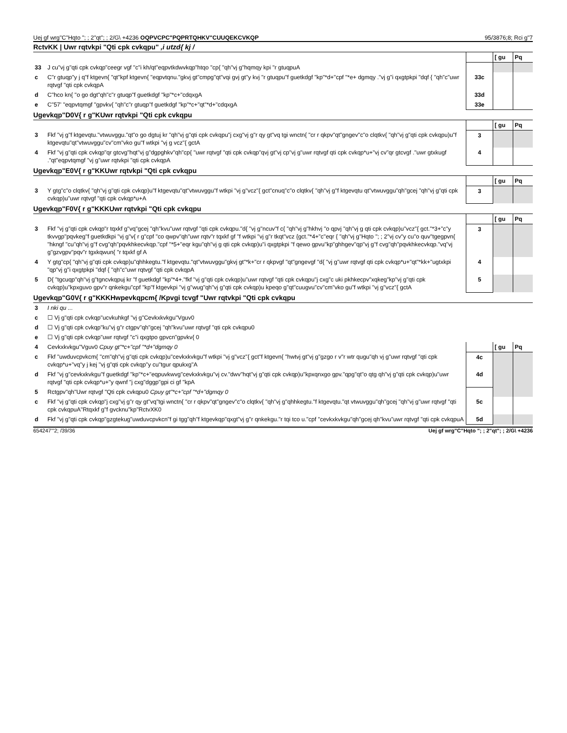Uej gf wrg"C"Hqto "; ; 2"qt"; ; 2/G\ +4236 OQPVCPC"PQPRTQHKV"CUUQEKCVKQP 95/3876;8; Rci g"7
RctvKK | Uwr rqtvkpi "Qti cpk cvkqpu" ,i utzd{ kj /
| | | | [ gu | Pq |
| 33 | J cu"vj g"qti cpk cvkqp"ceegr vgf "c"i kh/qt"eqpvtkdwvkqp"htqo "cp{ "qh"vj g"hqmqy kpi "r gtuqpuA | | | |
| c | C"r gtuqp"y j q"f ktgevn{ "qt"kpf ktgevn{ "eqpvtqnu."gkvj gt"cmpg"qt"vqi gvj gt"y kvj "r gtuqpu"f guetkdgf "kp"*d+"cpf "*e+ dgmqy ."vj g"i qxgtpkpi "dqf { "qh"c"uwr rqtvgf "qti cpk cvkqpA | 33c | | |
| d | C"hco kn{ "o go dgt"qh"c"r gtuqp"f guetkdgf "kp"*c+"cdqxgA | 33d | | |
| e | C"57' "eqpvtqmgf "gpvkv{ "qh"c"r gtuqp"f guetkdgf "kp"*c+"qt"*d+"cdqxgA | 33e | | |
Ugevkqp"D0V{ r g"KUwr rqtvkpi "Qti cpk cvkqpu
| | | | [ gu | Pq |
| 3 | Fkf "vj g"f ktgevqtu."vtwuvggu."qt"o go dgtuj kr "qh"vj g"qti cpk cvkqpu"j cxg"vj g"r qy gt"vq tgi wnctn{ "cr r qkpv"qt"gngev"c"o clqtkv{ "qh"vj g"qti cpk cvkqpu)u"f ktgevqtu"qt"vtwuvggu"cv"cm"vko gu"f wtkpi "vj g vcz"{ gctA | 3 | | |
| 4 | Fkf "vj g"qti cpk cvkqp"qr gtcvg"hqt"vj g"dgpghkv"qh"cp{ "uwr rqtvgf "qti cpk cvkqp"qvj gt"vj cp"vj g"uwr rqtvgf qti cpk cvkqp*u+"vj cv"qr gtcvgf ."uwr gtxkugf ."qt"eqpvtqmgf "vj g"uwr rqtvkpi "qti cpk cvkqpA | 4 | | |
Ugevkqp"E0V{ r g"KKUwr rqtvkpi "Qti cpk cvkqpu
| | | | [ gu | Pq |
| 3 | Y gtg"c"o clqtkv{ "qh"vj g"qti cpk cvkqp)u"f ktgevqtu"qt"vtwuvggu"f wtkpi "vj g"vcz"{ gct"cnuq"c"o clqtkv{ "qh"vj g"f ktgevqtu qt"vtwuvggu"qh"gcej "qh"vj g"qti cpk cvkqp)u"uwr rqtvgf "qti cpk cvkqp*u+A | 3 | | |
Ugevkqp"F0V{ r g"KKKUwr rqtvkpi "Qti cpk cvkqpu
| | | | [ gu | Pq |
| 3 | Fkf "vj g"qti cpk cvkqp"r tqxkf g"vq"gcej "qh"kvu"uwr rqtvgf "qti cpk cvkqpu."d{ "vj g"ncuv"f c{ "qh"vj g"hkhvj "o qpvj "qh"vj g qti cpk cvkqp)u"vcz"{ gct."*3+"c"y tkvvgp"pqvkeg"f guetkdkpi "vj g"v{ r g"cpf "co qwpv"qh"uwr rqtv"r tqxkf gf "f wtkpi "vj g"r tkqt"vcz {gct."*4+"c"eqr { "qh"vj g"Hqto "; ; 2"vj cv"y cu"o quv"tgegpvn{ "hkngf "cu"qh"vj g"f cvg"qh"pqvkhkecvkqp."cpf "*5+"eqr kgu"qh"vj g qti cpk cvkqp)u"i qxgtpkpi "f qewo gpvu"kp"ghhgev"qp"vj g"f cvg"qh"pqvkhkecvkqp."vq"vj g"gzvgpv"pqv"r tgxkqwun{ "r tqxkf gf A | 3 | | |
| 4 | Y gtg"cp{ "qh"vj g"qti cpk cvkqp)u"qhhkegtu."f ktgevqtu."qt"vtwuvggu"gkvj gt"*k+"cr r qkpvgf "qt"gngevgf "d{ "vj g"uwr rqtvgf qti cpk cvkqp*u+"qt"*kk+"ugtxkpi "qp"vj g"i qxgtpkpi "dqf { "qh"c"uwr rqtvgf "qti cpk cvkqpA | 4 | | |
| 5 | D{ "tgcuqp"qh"vj g"tgncvkqpuj kr "f guetkdgf "kp"*4+."fkf "vj g"qti cpk cvkqp)u"uwr rqtvgf "qti cpk cvkqpu"j cxg"c uki pkhkecpv"xqkeg"kp"vj g"qti cpk cvkqp)u"kpxguvo gpv"r qnkekgu"cpf "kp"f ktgevkpi "vj g"wug"qh"vj g"qti cpk cvkqp)u kpeqo g"qt"cuugvu"cv"cm"vko gu"f wtkpi "vj g"vcz"{ gctA | 5 | | |
Ugevkqp"G0V{ r g"KKKHwpevkqpcm{ /Kpvgi tcvgf "Uwr rqtvkpi "Qti cpk cvkqpu
| 3 | I nki qu ... | | | |
| c | ☐ Vj g"qti cpk cvkqp"ucvkuhkgf "vj g"Cevkxkvkgu"Vguv0 | | | |
| d | ☐ Vj g"qti cpk cvkqp"ku"vj g"r ctgpv"qh"gcej "qh"kvu"uwr rqtvgf "qti cpk cvkqpu0 | | | |
| e | ☐ Vj g"qti cpk cvkqp"uwr rqtvgf "c"i qxgtpo gpvcn"gpvkv{ 0 | | | |
| 4 | Cevkxkvkgu"Vguv0 Cpuy gt"*c+"cpf "*d+"dgmqy 0 | | [ gu | Pq |
| c | Fkf "uwduvcpvkcm{ "cm"qh"vj g"qti cpk cvkqp)u"cevkxkvkgu"f wtkpi "vj g"vcz"{ gct"f ktgevn{ "hwtvj gt"vj g"gzgo r v"r wtr qugu"qh vj g"uwr rqtvgf "qti cpk cvkqp*u+"vq"y j kej "vj g"qti cpk cvkqp"y cu"tgur qpukxg"A | 4c | | |
| d | Fkf "vj g"cevkxkvkgu"f guetkdgf "kp"*c+"eqpuvkwvg"cevkxkvkgu"vj cv."dwv"hqt"vj g"qti cpk cvkqp)u"kpxqnxgo gpv."qpg"qt"o qtg qh"vj g"qti cpk cvkqp)u"uwr rqtvgf "qti cpk cvkqp*u+"y qwnf "j cxg"dggp"gpi ci gf "kpA | 4d | | |
| 5 | Rctgpv"qh"Uwr rqtvgf "Qti cpk cvkqpu0 Cpuy gt"*c+"cpf "*d+"dgmqy 0 | | | |
| c | Fkf "vj g"qti cpk cvkqp"j cxg"vj g"r qy gt"vq"tgi wnctn{ "cr r qkpv"qt"gngev"c"o clqtkv{ "qh"vj g"qhhkegtu."f ktgevqtu."qt vtwuvggu"qh"gcej "qh"vj g"uwr rqtvgf "qti cpk cvkqpuA"Rtqxkf g"f gvcknu"kp"RctvXK0 | 5c | | |
| d | Fkf "vj g"qti cpk cvkqp"gzgtekug"uwduvcpvkcn"f gi tgg"qh"f ktgevkqp"qxgt"vj g"r qnkekgu."r tqi tco u."cpf "cevkxkvkgu"qh"gcej qh"kvu"uwr rqtvgf "qti cpk cvkqpuA | 5d | | |
654247"'2; /39/36 Uej gf wrg"C"Hqto "; ; 2"qt"; ; 2/G\ +4236